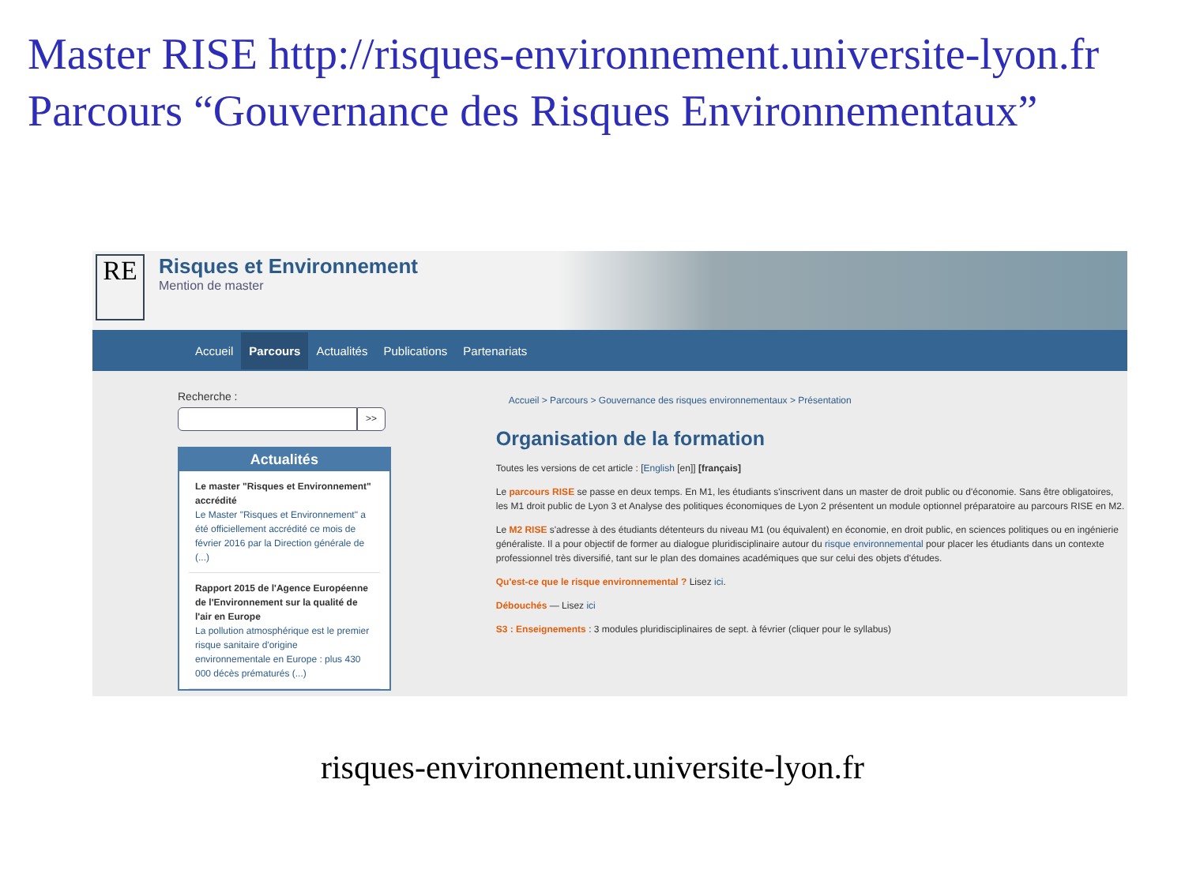Master RISE http://risques-environnement.universite-lyon.fr
Parcours “Gouvernance des Risques Environnementaux”
RE
Risques et Environnement
Mention de master
Accueil Parcours Actualités Publications Partenariats
Recherche :
>>
Actualités
Le master "Risques et Environnement" accrédité
Le Master "Risques et Environnement" a été officiellement accrédité ce mois de février 2016 par la Direction générale de (...)
Rapport 2015 de l'Agence Européenne de l'Environnement sur la qualité de l'air en Europe
La pollution atmosphérique est le premier risque sanitaire d'origine environnementale en Europe : plus 430 000 décès prématurés (...)
Accueil > Parcours > Gouvernance des risques environnementaux > Présentation
Organisation de la formation
Toutes les versions de cet article : [English [en]] [français]
Le parcours RISE se passe en deux temps. En M1, les étudiants s'inscrivent dans un master de droit public ou d'économie. Sans être obligatoires, les M1 droit public de Lyon 3 et Analyse des politiques économiques de Lyon 2 présentent un module optionnel préparatoire au parcours RISE en M2.
Le M2 RISE s'adresse à des étudiants détenteurs du niveau M1 (ou équivalent) en économie, en droit public, en sciences politiques ou en ingénierie généraliste. Il a pour objectif de former au dialogue pluridisciplinaire autour du risque environnemental pour placer les étudiants dans un contexte professionnel très diversifié, tant sur le plan des domaines académiques que sur celui des objets d'études.
Qu'est-ce que le risque environnemental ? Lisez ici.
Débouchés — Lisez ici
S3 : Enseignements : 3 modules pluridisciplinaires de sept. à février (cliquer pour le syllabus)
risques-environnement.universite-lyon.fr